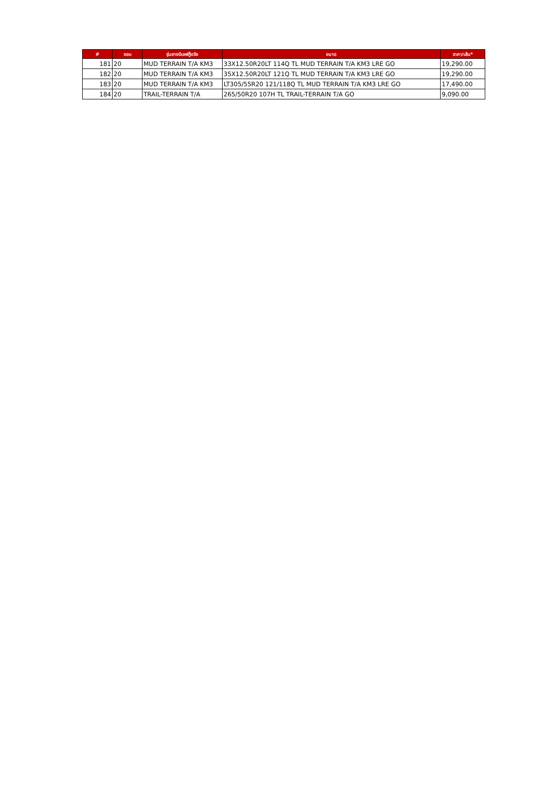| # | ขอบ | รุ่นยางบีเอฟกู๊ดริช | ขนาด | ราคา/เส้น* |
| --- | --- | --- | --- | --- |
| 181 | 20 | MUD TERRAIN T/A KM3 | 33X12.50R20LT 114Q TL MUD TERRAIN T/A KM3 LRE GO | 19,290.00 |
| 182 | 20 | MUD TERRAIN T/A KM3 | 35X12.50R20LT 121Q TL MUD TERRAIN T/A KM3 LRE GO | 19,290.00 |
| 183 | 20 | MUD TERRAIN T/A KM3 | LT305/55R20 121/118Q TL MUD TERRAIN T/A KM3 LRE GO | 17,490.00 |
| 184 | 20 | TRAIL-TERRAIN T/A | 265/50R20 107H TL TRAIL-TERRAIN T/A GO | 9,090.00 |